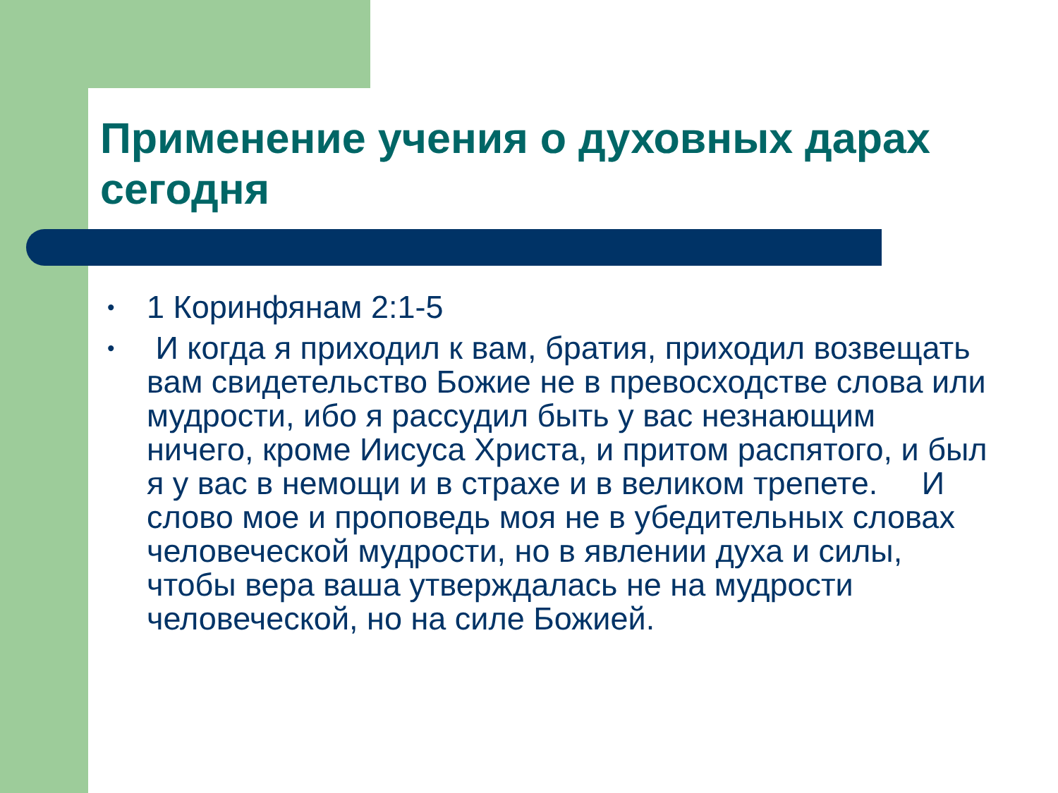Применение учения о духовных дарах сегодня
• 1 Коринфянам 2:1-5
• И когда я приходил к вам, братия, приходил возвещать вам свидетельство Божие не в превосходстве слова или мудрости, ибо я рассудил быть у вас незнающим ничего, кроме Иисуса Христа, и притом распятого, и был я у вас в немощи и в страхе и в великом трепете. И слово мое и проповедь моя не в убедительных словах человеческой мудрости, но в явлении духа и силы, чтобы вера ваша утверждалась не на мудрости человеческой, но на силе Божией.